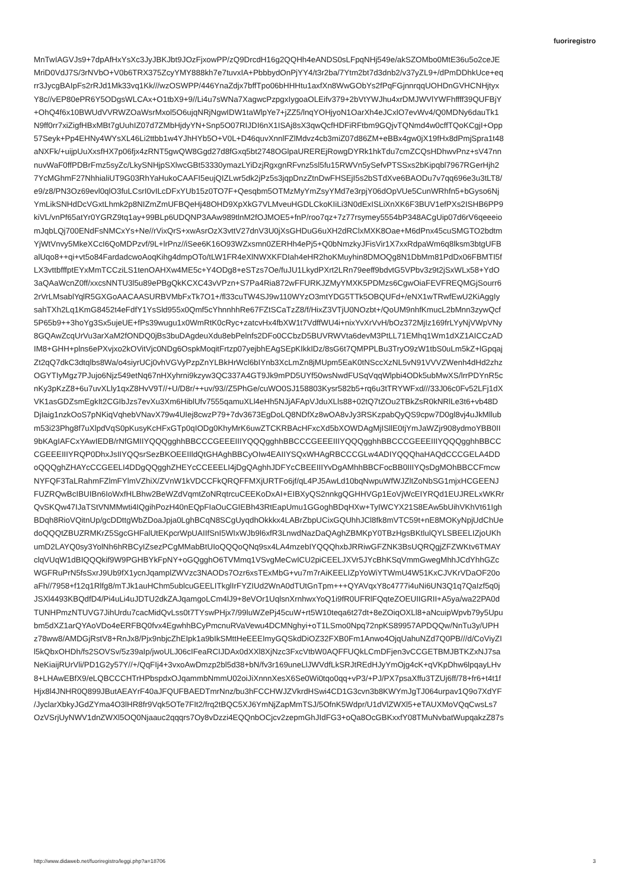fuoriregistro
MnTwIAGVJs9+7dpAfHxYsXc3JyJBKJbt9JOzFjxowPP/zQ9DrcdH16g2QQHh4eANDS0sLFpqNHj549e/akSZOMbo0MtE36u5o2ceJE
MriD0VdJ7S/3rNVbO+V0b6TRX375ZcyYMY888kh7e7tuvxIA+PbbbydOnPjYY4/t3r2ba/7Ytm2bt7d3dnb2/v37yZL9+/dPmDDhkUce+eq
rr3JycgBAIpFs2rRJd1Mk33vq1Kk///wzOSWPP/446YnaZdjx7bffTpo06bHHHtu1axfXn8WwGObYs2fPqFGjnnrqqUOHDnGVHCNHjtyx
Y8c//vEP80ePR6Y5ODgsWLCAx+O1tbX9+9//Li4u7sWNa7XagwcPzpgxIygoaOLEifv379+2bVtYWJhu4xrDMJWVlYWFhffff39QUFBjY
+OhQ4f6x10BWUdVVRWZOaWsrMxol5O6ujqNRjNgwIDW1taWlpYe7+jZZ5/lnqYOHjyoN1OarXh4eJCxlO7evWv4/Q0MDNy6dauTk1
N9ff0rr7xiZigfHBxMBt7gUuhIZ07d7ZMbHjdyYN+Snp5O07RIJDI6nX1ISAj8sX3qwQcfHDFiRFtbm9GQjvTQNmd4w0cffTQoKCgjI+Opp
57Seyk+Pp4EHNy4WYsXL46Li2ttbb1w4YJhHYb5O+V0L+D46quvXnnlFZlMdvz4cb3miZ07d86ZM+eBBx4gw0jX19fHx8dPmjSpra1t48
aNXFk/+uijpUuXxsfHX7p06fjx4zRNT5gwQW8Ggd27d8fGxq5bt2748OGlpaUREREjRowgDYRk1hkTdu7cmZCQsHDhwvPnz+sV47nn
nuvWaF0ffPDBrFmz5syZc/LkySNHjpSXlwcGBt53330ymazLYiDzjRgxgnRFvnz5sl5fu15RWVn5ySefvPTSSxs2bKipqbl7967RGerHjh2
7YcMGhmF27NhhialiUT9G03RhYaHukoCAAFI5eujQIZLwr5dk2jPz5s3jqpDnzZtnDwFHSEjI5s2bSTdXve6BAODu7v7qq696e3u3tLT8/
e9/z8/PN3Oz69evl0qlO3fuLCsrI0vILcDFxYUb15z0TO7F+Qesqbm5OTMzMyYmZsyYMd7e3rpjY06dOpVUe5CunWRhfn5+bGyso6Nj
YmLikSNHdDcVGxtLhmk2p8NIZmZmUFBQeHj48OHD9XpXkG7VLMveuHGDLCkoKIiLi3N0dExISLiXnXK6F3BUV1efPXs2ISHB6PP9
kiVL/vnPf65atYr0YGRZ9tq1ay+99BLp6UDQNP3AAw989tlnM2fOJMOE5+fnP/roo7qz+7z77rsymey5554bP348ACgUip07d6rV6qeeeio
mJqbLQj700ENdFsNMCxYs+Ne//rVixQrS+xwAsrOzX3vttV27dnV3U0jXsGHDuG6uXH2dRClxMXK8Oae+M6dPnx45cuSMGTO2bdtm
YjWtVnvy5MkeXCcI6QoMDPzvf/9L+lrPnz//iSee6K16O93WZxsmn0ZERHh4ePj5+Q0bNmzkyJFisVir1X7xxRdpaWm6q8lksm3btgUFB
alUqo8++qi+vt5o84FardadcwoAoqKihg4dmpOTo/tLW1FR4eXlNWXKFDIah4eHR2hoKMuyhin8DMOQg8N1DbMm81PdDx06FBMTI5f
LX3vttbfffptEYxMmTCCziLS1tenOAHXw4ME5c+Y4ODg8+eSTzs7Oe/fuJU1LkydPXrt2LRn79eeff9bdvtG5VPbv3z9t2jSxWLx58+YdO
3aQAaWcnZ0ff/xxcsNNTU3l5u89ePBgQkKCXC43vVPzn+S7Pa4Ria872wFFURKJZMyYMXK5PDMzs6CgwOiaFEVFREQMGjSourr6
2rVrLMsablYqlR5GXGoAACAASURBVMbFxTk7O1+/fl33cuTW4SJ9w110WYzO3mtYDG5TTk5OBQUFd+/eNX1wTRwfEwU2KiAggIy
sahTXh2Lq1KmG8452t4eFdfY1YsSld955x0Qmf5cYhnnhhRe67FZtSCaTzZ8/f/HixZ3VTjU0NOzbt+/QoUM9nhfKmucL2bMnn3zywQcf
5P65b9++3hoYg3Sx5ujeUE+fPs39wugu1x0WmRtK0cRyc+zatcvHx4fbXW1t7VdffWU4i+nixYvXrVvH/bOz372MjIz169frLYyNjVWpVNy
8GQAwZcqUrVu3arXaM2fONDQ0jBs3buDAgdeuXdu8ebPelnfs2DFo0CCbzD5BUVRWVta6devM3PtLL71EMhq1Wm1dXZ1AICCzAD
IM8+GHH+plns6ePXvjxo2kOVitVjc0NDg6OspkMoqitFrtzp07yejbhEAgSEpKIkkIDz/8sG6t7QMPPLBu3TryO9zW1tbS0uLm5kZ+lGpqaj
Zt2qQ7dkC3dtqlbs8Wa/o4siyrUCj0vhVGVyPzpZnYLBkHrWcl6bIYnb3XcLmZn8jMUpm5EaK0tNSccXzNL5vN91VVVZWenh4dHd2zhz
OGYTIyMgz7PJujo6Njz549etNq67nHXyhrni9kzyw3QC337A4GT9Jk9mPD5UYf50wsNwdFUSqVqqWlpbi4ODk5ubMwXS/lrrPDYnR5c
nKy3pKzZ8+6u7uvXLly1qxZ8HvV9T//+U/D8r/++uv/93//Z5PhGe/cuWO0SJ158803Kysr582b5+rq6u3tTRYWFxd///33J06c0Fv52LFj1dX
VK1asGDZsmEgkIt2CGIbJzs7evXu3Xm6HiblUfv7555qamuXLl4eHh5NJjAFApVJduXLls88+02tQ7tZOu2TBkZsR0kNRlLe3t6+vb48D
DjIaig1nzkOoS7pNKiqVqhebVNavX79w4UIej8cwzP79+7dv3673EgDoLQ8NDfXz8wOA8vJy3RSKzpabQyQS9cpw7D0gl8vj4uJkMllub
m53i23Phg8f7uXlpdVqS0pKusyKcHFxGTp0qIODg0KhyMrK6uwZTCKRBAcHFxcXd5bXOWDAgMjISllE0tjYmJaWZjr908ydmoYBB0II
9bKAgIAFCxYAwIEDB/rNfGMIIYQQQgghhBBCCCGEEEIIIYQQQgghhBBCCCGEEEIIIYQQQgghhBBCCCGEEEIIIYQQQgghhBBCC
CGEEEIIIYRQP0DhxJsIIYQQsrSezBKOEEIIldQtGHAghBBCyOIw4EAIIYSQxWHAgRBCCCGLw4ADIYQQQhaHAQdCCCGELA4DD
oQQQghZHAYcCCGEELI4DDgQQgghZHEYcCCEEELI4jDgQAghhJDFYcCBEEIIIYvDgAMhhBBCFocBB0IIIYQsDgMOhBBCCFmcw
NYFQF3TaLRahmFZlmFYlmVZhiX/ZVnW1kVDCCFkQRQFFMXjURTFo6jf/qL4PJ5AwLd10bqNwpuWfWJZltZoNbSG1mjxHCGEENJ
FUZRQwBcIBUIBn6IoWxfHLBhw2BeWZdVqmtZoNRqtrcuCEEKoDxAI+EIBXyQS2nnkgQGHHVGp1EoVjWcEIYRQd1EUJRELxWKRr
QvSKQw47IJaTStVNMMwti4IQgihPozH40nEQpFIaOuCGIEBh43RtEapUmu1GGoghBDqHXw+TyIWCYX21S8EAw5bUihVKhVt61Igh
BDqh8RioVQitnUp/gcDDttgWbZDoaJpja0LghBCqN8SCgUyqdhOkkkx4LABrZbpUCixGQUhhJCl8fk8mVTC59t+nE8MOKyNpjUdChUe
doQQQtZBUZRMKrZ5SgcGHFalUtEKpcrWpUAIIfSnI5WIxWJb9l6xfR3LnwdNazDaQAghZBMKpY0TBzHgsBKtlulQYLSBEELIZjoUKh
umD2LAYQ0sy3YolNh6hRBCyIZsezPCgMMabBtUIoQQQoQNq9sx4LA4mzebIYQQQhxbJRRiwGFZNK3BsUQRQgjZFZWKtv6TMAY
clqVUqW1dBIQQQkif9W9PGHBYkFpNY+oGQgghO6TVMmq1VSvgMeCwICU2piCEELJXVr5JYcBhKSqVmmGwegMhhJCdYhhGZc
WGFRuPrN5fsSxrJ9Ub9fX1ycnJqamplZWVzc3NAODs7Ozr6xsTExMbG+vu7m7rAiKEELIZpYoWiYTWmU4W51KxCJVKrVDaOF20o
aFh//7958+f12q1Rlfg8/mTJk1auHChm5ublcuGEELITkglIrFYZIUd2WnA0dTUtGnTpm+++QYAVqxY8c4777i4uNi6UN3Q1q7QaIzf5q0j
JSXl4493KBQdfD4/Pi4uLi4uJDTU2dkZAJqamgoLCm4lJ9+8eVOr1UqlsnXrnhwxYoQ1i9fR0UFRlFQqteZOEUIIGRII+A5ya/wa22PA0d
TUNHPmzNTUVG7JihUrdu7cacMidQvLss0t7TYswPHjx7/99luWZePj45cuW+rt5W10teqa6t27dt+8eZOiqOXLl8+aNcuipWpvb79y5Upu
bm5dXZ1arQYAoVDo4eERFBQ0fvx4EgwhhBCyPmcnuRVaVewu4DCMNghyi+oT1LSmo0Npq72npKS89957APDQQw/NnTu3y/UPH
z78ww8/AMDGjRstV8+RnJx8/Pjx9nbjcZhEIpk1a9bIkSMttHeEEEImyGQSkdDiOZ32FXB0Fm1Anwo4OjqUahuNZd7Q0PB///d/CoViyZI
l5kQbxOHDh/fs2SOVSv/5z39aIp/jwoULJ06cIFeaRCIJDAx0dXXl8XjNzc3FxcVtbW0AQFFUQkLCmDFjen3vCCGETBMJBTKZxNJ7sa
NeKiaijRUrVli/PD1G2y57Y//+/QqFIj4+3vxoAwDmzp2bl5d38+bN/fv3r169uneLlJWVdfLkSRJtREdHJyYmOjg4cK+qVKpDhw6lpqayLHv
8+LHAwEBfX9/eLQBCCCHTrHPbspdxOJqammbNmmU02oiJiXnnnXesX6Se0Wi0tqo0qq+vP3/+PJ/PX7psaXffu3TZUj6ff/78+fr6+t4t1f
Hjx8l4JNHR0Q899JButAEAYrF40aJFQUFBAEDTmrNnz/bu3hFCCHWJZVkrdHSwi4CD1G3cvn3b8KWYmJgTJ064urpav1Q9o7XdYF
/JyclarXbkyJGdZYma4O3lHR8fr9Vqk5OTe7FIt2/frq2tBQC5XJ6YmNjZapMmTSJ/5OfnK5Wdpr/U1dVlZWXl5+eTAUXMoVQqCwsLs7
OzVSrjUyNWV1dnZWXl5OQ0Njaauc2qqqrs7Oy8vDzzi4EQQnbOCjcv2zepmGhJIdFG3+oQa8OcGBKxxfY08TMuNvbatWupqakzZ87s
http://www.didaweb.net/fuoriregistro/leggi.php?a=18706 3